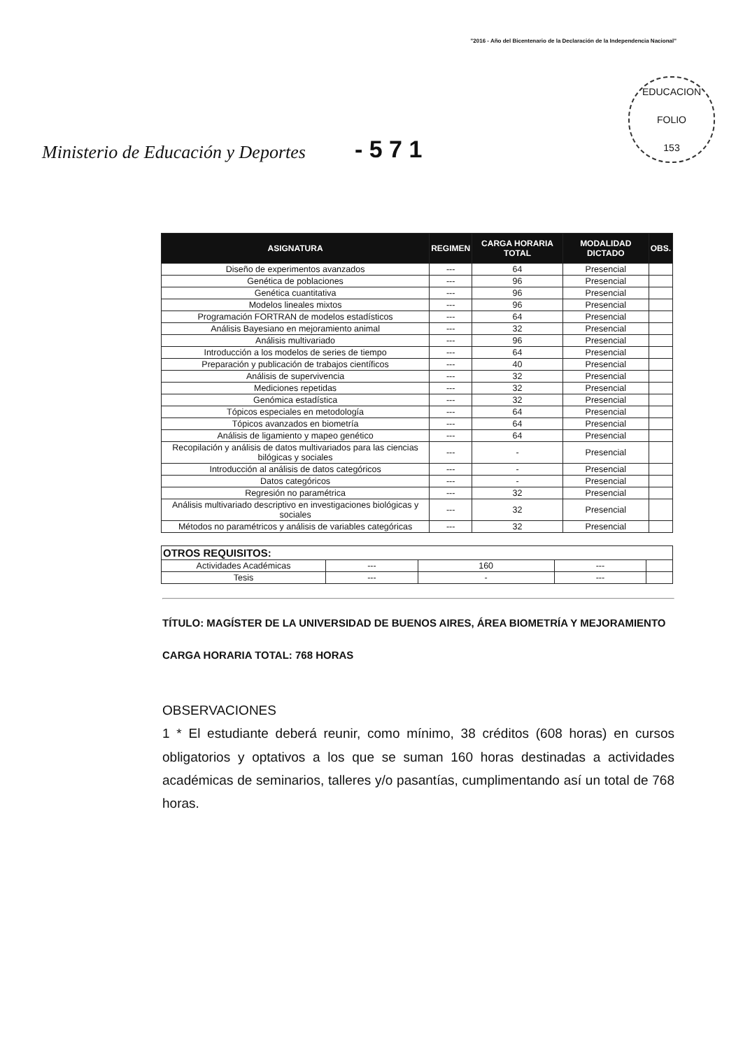"2016 - Año del Bicentenario de la Declaración de la Independencia Nacional"
Ministerio de Educación y Deportes - 5 7 1
EDUCACION
FOLIO
153
| ASIGNATURA | REGIMEN | CARGA HORARIA TOTAL | MODALIDAD DICTADO | OBS. |
| --- | --- | --- | --- | --- |
| Diseño de experimentos avanzados | --- | 64 | Presencial | |
| Genética de poblaciones | --- | 96 | Presencial | |
| Genética cuantitativa | --- | 96 | Presencial | |
| Modelos lineales mixtos | --- | 96 | Presencial | |
| Programación FORTRAN de modelos estadísticos | --- | 64 | Presencial | |
| Análisis Bayesiano en mejoramiento animal | --- | 32 | Presencial | |
| Análisis multivariado | --- | 96 | Presencial | |
| Introducción a los modelos de series de tiempo | --- | 64 | Presencial | |
| Preparación y publicación de trabajos científicos | --- | 40 | Presencial | |
| Análisis de supervivencia | --- | 32 | Presencial | |
| Mediciones repetidas | --- | 32 | Presencial | |
| Genómica estadística | --- | 32 | Presencial | |
| Tópicos especiales en metodología | --- | 64 | Presencial | |
| Tópicos avanzados en biometría | --- | 64 | Presencial | |
| Análisis de ligamiento y mapeo genético | --- | 64 | Presencial | |
| Recopilación y análisis de datos multivariados para las ciencias bilógicas y sociales | --- | - | Presencial | |
| Introducción al análisis de datos categóricos | --- | - | Presencial | |
| Datos categóricos | --- | - | Presencial | |
| Regresión no paramétrica | --- | 32 | Presencial | |
| Análisis multivariado descriptivo en investigaciones biológicas y sociales | --- | 32 | Presencial | |
| Métodos no paramétricos y análisis de variables categóricas | --- | 32 | Presencial | |
| OTROS REQUISITOS: | | | | |
| Actividades Académicas | --- | 160 | --- | |
| Tesis | --- | - | --- | |
TÍTULO: MAGÍSTER DE LA UNIVERSIDAD DE BUENOS AIRES, ÁREA BIOMETRÍA Y MEJORAMIENTO
CARGA HORARIA TOTAL: 768 HORAS
OBSERVACIONES
1 * El estudiante deberá reunir, como mínimo, 38 créditos (608 horas) en cursos obligatorios y optativos a los que se suman 160 horas destinadas a actividades académicas de seminarios, talleres y/o pasantías, cumplimentando así un total de 768 horas.